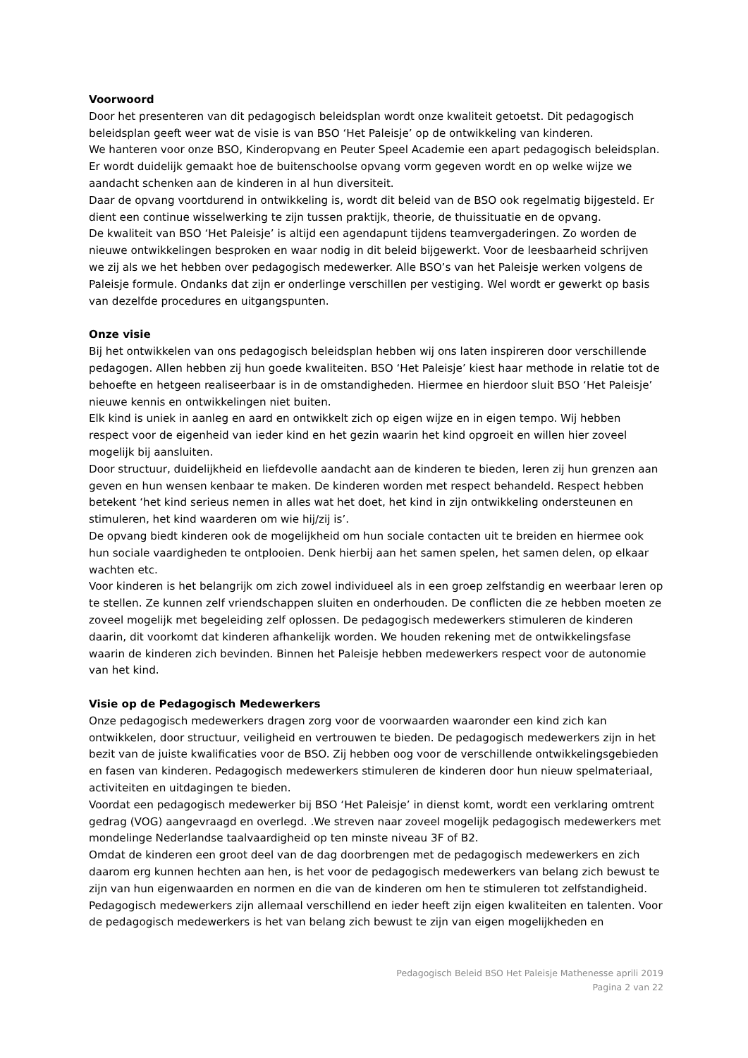Voorwoord
Door het presenteren van dit pedagogisch beleidsplan wordt onze kwaliteit getoetst. Dit pedagogisch beleidsplan geeft weer wat de visie is van BSO ‘Het Paleisje’ op de ontwikkeling van kinderen.
We hanteren voor onze BSO, Kinderopvang en Peuter Speel Academie een apart pedagogisch beleidsplan. Er wordt duidelijk gemaakt hoe de buitenschoolse opvang vorm gegeven wordt en op welke wijze we aandacht schenken aan de kinderen in al hun diversiteit.
Daar de opvang voortdurend in ontwikkeling is, wordt dit beleid van de BSO ook regelmatig bijgesteld. Er dient een continue wisselwerking te zijn tussen praktijk, theorie, de thuissituatie en de opvang.
De kwaliteit van BSO ‘Het Paleisje’ is altijd een agendapunt tijdens teamvergaderingen. Zo worden de nieuwe ontwikkelingen besproken en waar nodig in dit beleid bijgewerkt. Voor de leesbaarheid schrijven we zij als we het hebben over pedagogisch medewerker. Alle BSO’s van het Paleisje werken volgens de Paleisje formule. Ondanks dat zijn er onderlinge verschillen per vestiging. Wel wordt er gewerkt op basis van dezelfde procedures en uitgangspunten.
Onze visie
Bij het ontwikkelen van ons pedagogisch beleidsplan hebben wij ons laten inspireren door verschillende pedagogen. Allen hebben zij hun goede kwaliteiten. BSO ‘Het Paleisje’ kiest haar methode in relatie tot de behoefte en hetgeen realiseerbaar is in de omstandigheden. Hiermee en hierdoor sluit BSO ‘Het Paleisje’ nieuwe kennis en ontwikkelingen niet buiten.
Elk kind is uniek in aanleg en aard en ontwikkelt zich op eigen wijze en in eigen tempo. Wij hebben respect voor de eigenheid van ieder kind en het gezin waarin het kind opgroeit en willen hier zoveel mogelijk bij aansluiten.
Door structuur, duidelijkheid en liefdevolle aandacht aan de kinderen te bieden, leren zij hun grenzen aan geven en hun wensen kenbaar te maken. De kinderen worden met respect behandeld. Respect hebben betekent ‘het kind serieus nemen in alles wat het doet, het kind in zijn ontwikkeling ondersteunen en stimuleren, het kind waarderen om wie hij/zij is’.
De opvang biedt kinderen ook de mogelijkheid om hun sociale contacten uit te breiden en hiermee ook hun sociale vaardigheden te ontplooien. Denk hierbij aan het samen spelen, het samen delen, op elkaar wachten etc.
Voor kinderen is het belangrijk om zich zowel individueel als in een groep zelfstandig en weerbaar leren op te stellen. Ze kunnen zelf vriendschappen sluiten en onderhouden. De conflicten die ze hebben moeten ze zoveel mogelijk met begeleiding zelf oplossen. De pedagogisch medewerkers stimuleren de kinderen daarin, dit voorkomt dat kinderen afhankelijk worden. We houden rekening met de ontwikkelingsfase waarin de kinderen zich bevinden. Binnen het Paleisje hebben medewerkers respect voor de autonomie van het kind.
Visie op de Pedagogisch Medewerkers
Onze pedagogisch medewerkers dragen zorg voor de voorwaarden waaronder een kind zich kan ontwikkelen, door structuur, veiligheid en vertrouwen te bieden. De pedagogisch medewerkers zijn in het bezit van de juiste kwalificaties voor de BSO. Zij hebben oog voor de verschillende ontwikkelingsgebieden en fasen van kinderen. Pedagogisch medewerkers stimuleren de kinderen door hun nieuw spelmateriaal, activiteiten en uitdagingen te bieden.
Voordat een pedagogisch medewerker bij BSO ‘Het Paleisje’ in dienst komt, wordt een verklaring omtrent gedrag (VOG) aangevraagd en overlegd. .We streven naar zoveel mogelijk pedagogisch medewerkers met mondelinge Nederlandse taalvaardigheid op ten minste niveau 3F of B2.
Omdat de kinderen een groot deel van de dag doorbrengen met de pedagogisch medewerkers en zich daarom erg kunnen hechten aan hen, is het voor de pedagogisch medewerkers van belang zich bewust te zijn van hun eigenwaarden en normen en die van de kinderen om hen te stimuleren tot zelfstandigheid.
Pedagogisch medewerkers zijn allemaal verschillend en ieder heeft zijn eigen kwaliteiten en talenten. Voor de pedagogisch medewerkers is het van belang zich bewust te zijn van eigen mogelijkheden en
Pedagogisch Beleid BSO Het Paleisje Mathenesse aprili 2019
Pagina 2 van 22